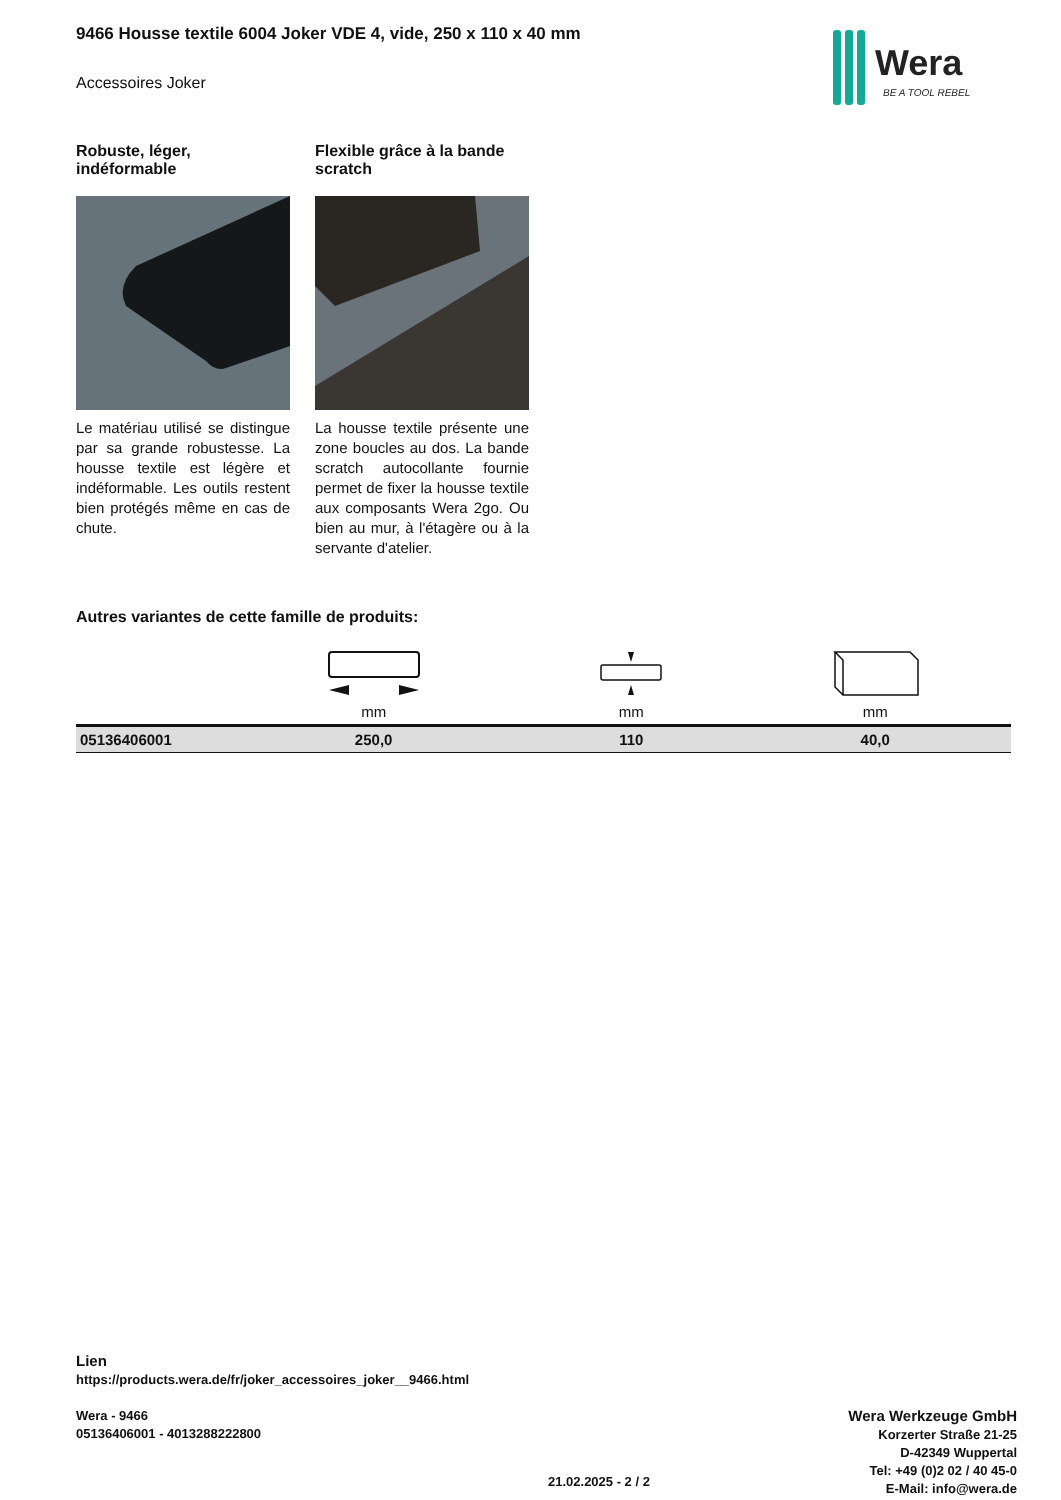Wera
BE A TOOL REBEL
9466 Housse textile 6004 Joker VDE 4, vide, 250 x 110 x 40 mm
Accessoires Joker
Robuste, léger, indéformable
Le matériau utilisé se distingue par sa grande robustesse. La housse textile est légère et indéformable. Les outils restent bien protégés même en cas de chute.
Flexible grâce à la bande scratch
La housse textile présente une zone boucles au dos. La bande scratch autocollante fournie permet de fixer la housse textile aux composants Wera 2go. Ou bien au mur, à l'étagère ou à la servante d'atelier.
Autres variantes de cette famille de produits:
| | mm | mm | mm |
| --- | --- | --- | --- |
| 05136406001 | 250,0 | 110 | 40,0 |
Lien
https://products.wera.de/fr/joker_accessoires_joker__9466.html
Wera - 9466
05136406001 - 4013288222800
Wera Werkzeuge GmbH
Korzerter Straße 21-25
D-42349 Wuppertal
Tel: +49 (0)2 02 / 40 45-0
E-Mail: info@wera.de
21.02.2025 - 2 / 2